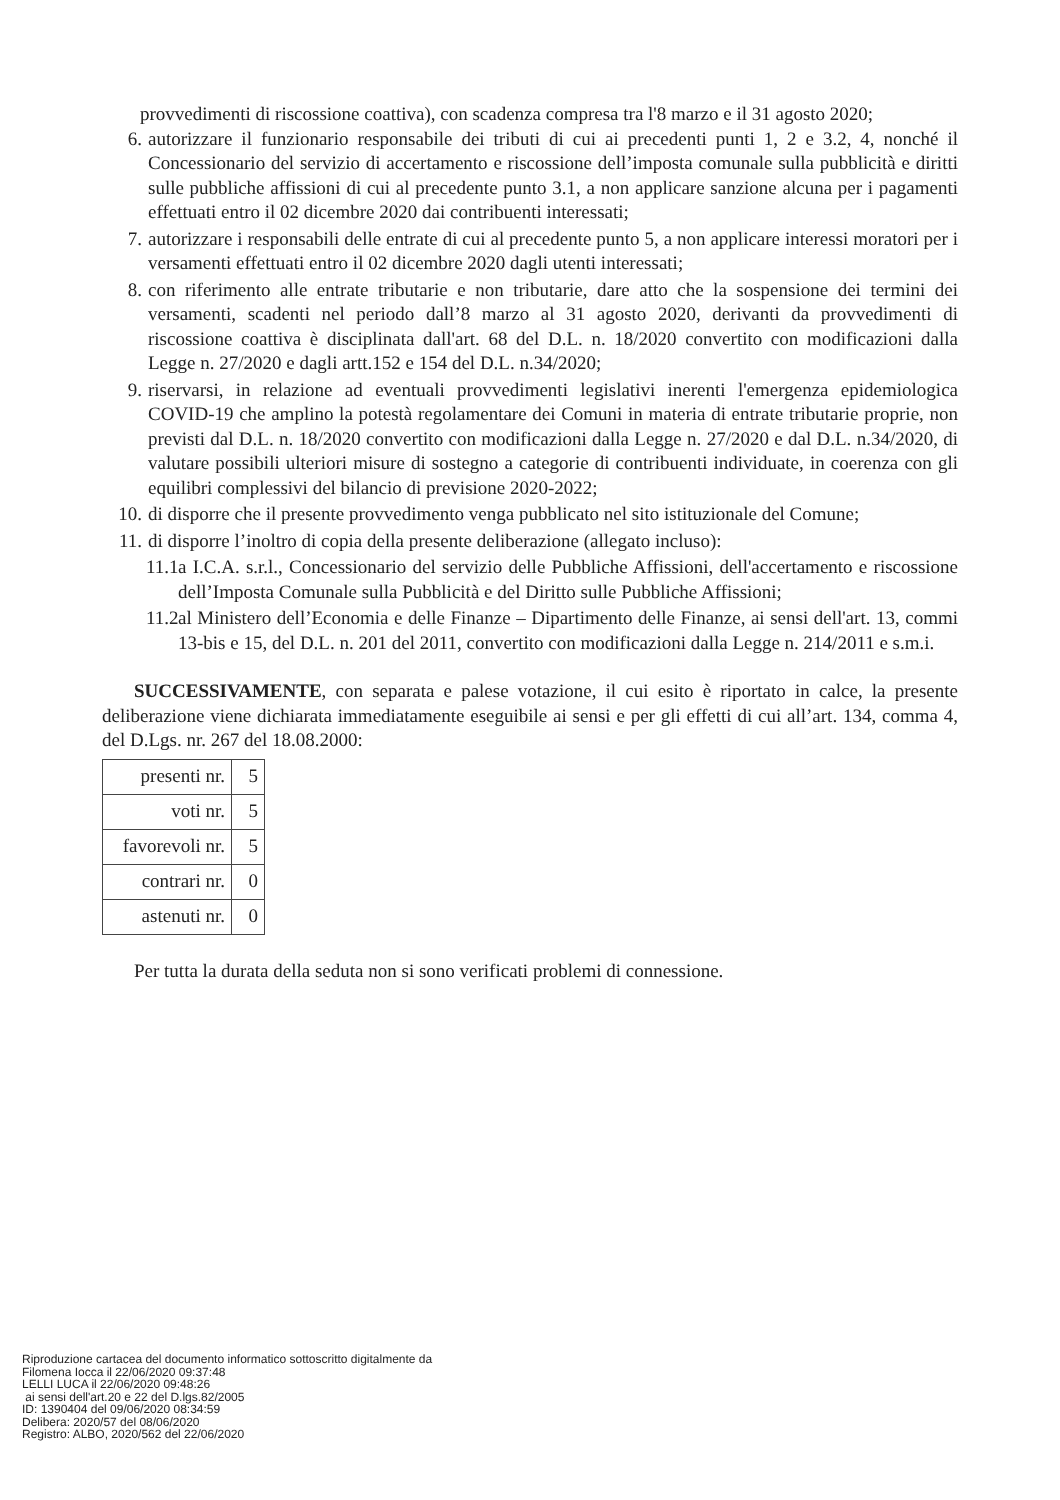provvedimenti di riscossione coattiva), con scadenza compresa tra l'8 marzo e il 31 agosto 2020;
6. autorizzare il funzionario responsabile dei tributi di cui ai precedenti punti 1, 2 e 3.2, 4, nonché il Concessionario del servizio di accertamento e riscossione dell’imposta comunale sulla pubblicità e diritti sulle pubbliche affissioni di cui al precedente punto 3.1, a non applicare sanzione alcuna per i pagamenti effettuati entro il 02 dicembre 2020 dai contribuenti interessati;
7. autorizzare i responsabili delle entrate di cui al precedente punto 5, a non applicare interessi moratori per i versamenti effettuati entro il 02 dicembre 2020 dagli utenti interessati;
8. con riferimento alle entrate tributarie e non tributarie, dare atto che la sospensione dei termini dei versamenti, scadenti nel periodo dall’8 marzo al 31 agosto 2020, derivanti da provvedimenti di riscossione coattiva è disciplinata dall'art. 68 del D.L. n. 18/2020 convertito con modificazioni dalla Legge n. 27/2020 e dagli artt.152 e 154 del D.L. n.34/2020;
9. riservarsi, in relazione ad eventuali provvedimenti legislativi inerenti l'emergenza epidemiologica COVID-19 che amplino la potestà regolamentare dei Comuni in materia di entrate tributarie proprie, non previsti dal D.L. n. 18/2020 convertito con modificazioni dalla Legge n. 27/2020 e dal D.L. n.34/2020, di valutare possibili ulteriori misure di sostegno a categorie di contribuenti individuate, in coerenza con gli equilibri complessivi del bilancio di previsione 2020-2022;
10. di disporre che il presente provvedimento venga pubblicato nel sito istituzionale del Comune;
11. di disporre l’inoltro di copia della presente deliberazione (allegato incluso):
11.1 a I.C.A. s.r.l., Concessionario del servizio delle Pubbliche Affissioni, dell'accertamento e riscossione dell’Imposta Comunale sulla Pubblicità e del Diritto sulle Pubbliche Affissioni;
11.2 al Ministero dell’Economia e delle Finanze – Dipartimento delle Finanze, ai sensi dell'art. 13, commi 13-bis e 15, del D.L. n. 201 del 2011, convertito con modificazioni dalla Legge n. 214/2011 e s.m.i.
SUCCESSIVAMENTE, con separata e palese votazione, il cui esito è riportato in calce, la presente deliberazione viene dichiarata immediatamente eseguibile ai sensi e per gli effetti di cui all’art. 134, comma 4, del D.Lgs. nr. 267 del 18.08.2000:
| presenti nr. | 5 |
| voti nr. | 5 |
| favorevoli nr. | 5 |
| contrari nr. | 0 |
| astenuti nr. | 0 |
Per tutta la durata della seduta non si sono verificati problemi di connessione.
Riproduzione cartacea del documento informatico sottoscritto digitalmente da
Filomena Iocca il 22/06/2020 09:37:48
LELLI LUCA il 22/06/2020 09:48:26
ai sensi dell'art.20 e 22 del D.lgs.82/2005
ID: 1390404 del 09/06/2020 08:34:59
Delibera: 2020/57 del 08/06/2020
Registro: ALBO, 2020/562 del 22/06/2020